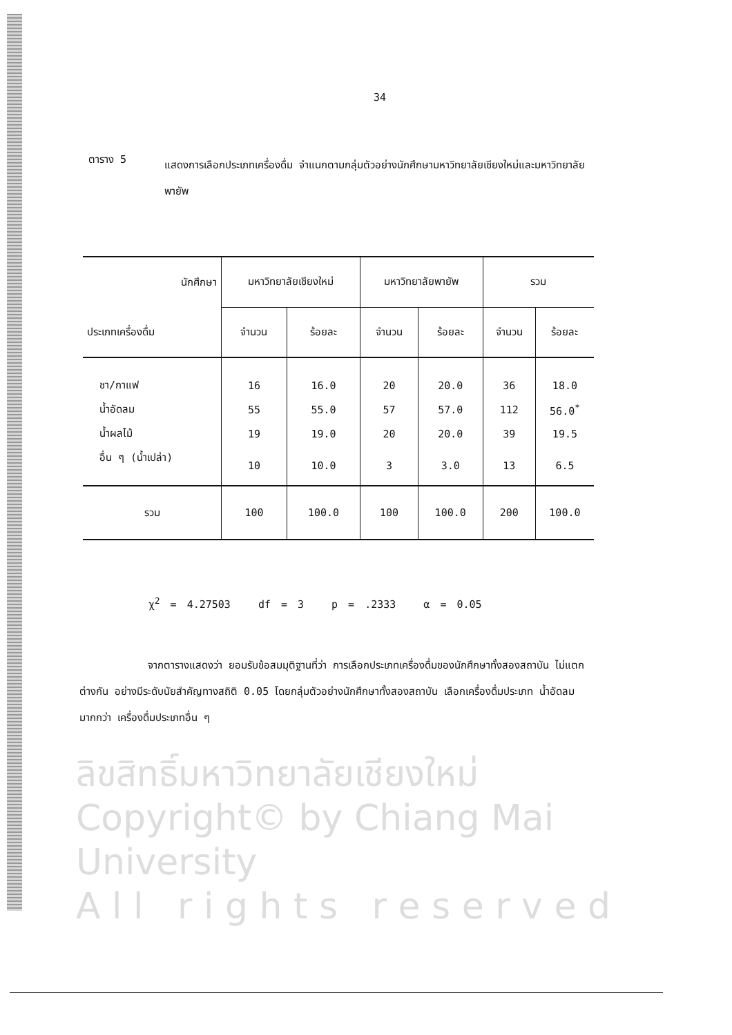34
ตาราง 5
แสดงการเลือกประเภทเครื่องดื่ม จำแนกตามกลุ่มตัวอย่างนักศึกษามหาวิทยาลัยเชียงใหม่และมหาวิทยาลัยพายัพ
| นักศึกษา | มหาวิทยาลัยเชียงใหม่ | | มหาวิทยาลัยพายัพ | | รวม | |
| --- | --- | --- | --- | --- | --- | --- |
| ประเภทเครื่องดื่ม | จำนวน | ร้อยละ | จำนวน | ร้อยละ | จำนวน | ร้อยละ |
| ชา/กาแฟ | 16 | 16.0 | 20 | 20.0 | 36 | 18.0 |
| น้ำอัดลม | 55 | 55.0 | 57 | 57.0 | 112 | 56.0<sup>*</sup> |
| น้ำผลไม้ | 19 | 19.0 | 20 | 20.0 | 39 | 19.5 |
| อื่น ๆ (น้ำเปล่า) | 10 | 10.0 | 3 | 3.0 | 13 | 6.5 |
| รวม | 100 | 100.0 | 100 | 100.0 | 200 | 100.0 |
χ<sup>2</sup> = 4.27503 df = 3 p = .2333 α = 0.05
จากตารางแสดงว่า ยอมรับข้อสมมุติฐานที่ว่า การเลือกประเภทเครื่องดื่มของนักศึกษาทั้งสองสถาบัน ไม่แตกต่างกัน อย่างมีระดับนัยสำคัญทางสถิติ 0.05 โดยกลุ่มตัวอย่างนักศึกษาทั้งสองสถาบัน เลือกเครื่องดื่มประเภท น้ำอัดลม มากกว่า เครื่องดื่มประเภทอื่น ๆ
ลิขสิทธิ์มหาวิทยาลัยเชียงใหม่
Copyright© by Chiang Mai University
A l l r i g h t s r e s e r v e d